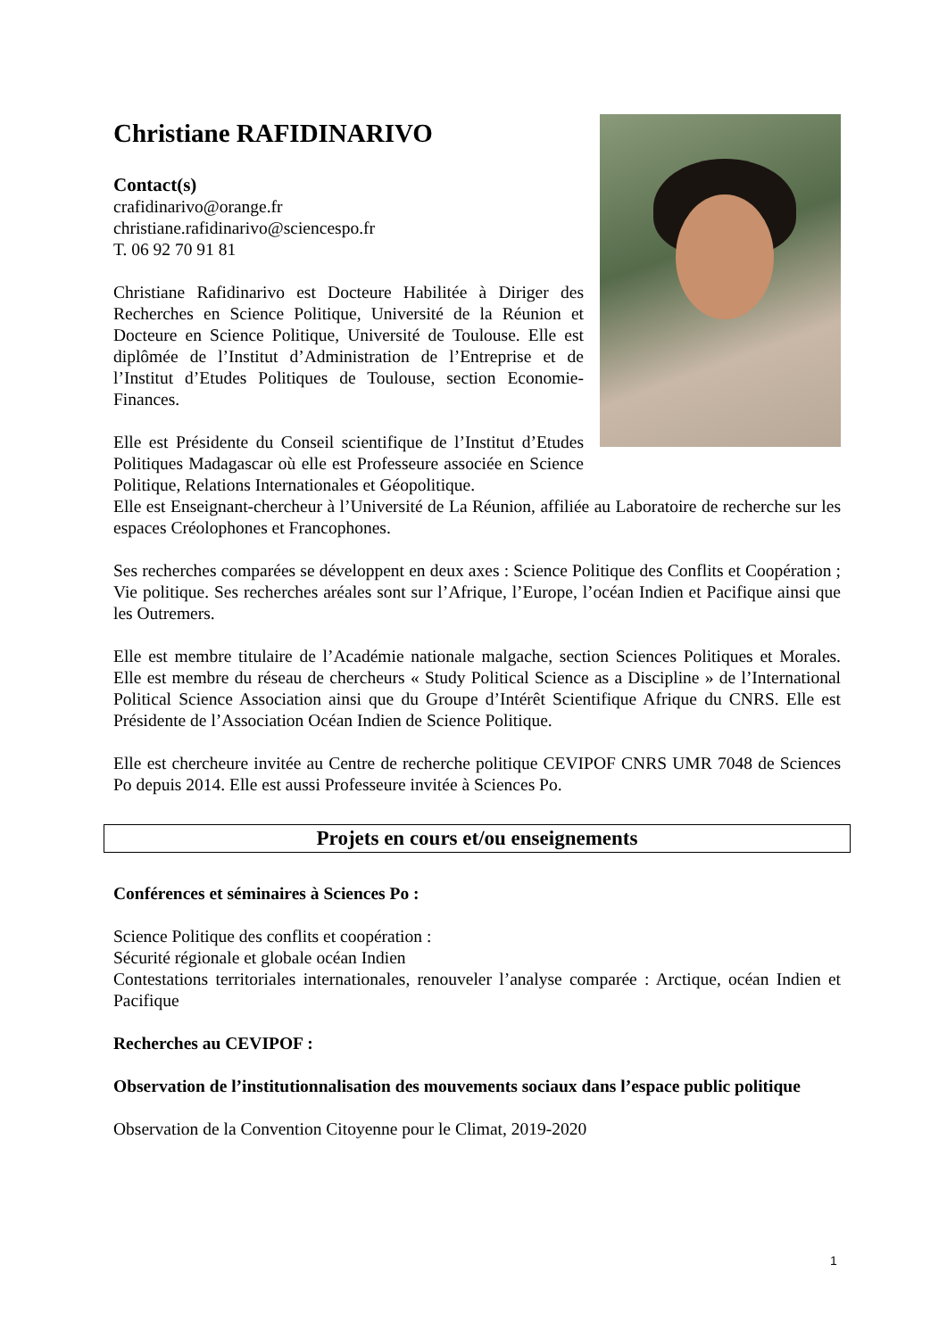Christiane RAFIDINARIVO
Contact(s)
crafidinarivo@orange.fr
christiane.rafidinarivo@sciencespo.fr
T. 06 92 70 91 81
Christiane Rafidinarivo est Docteure Habilitée à Diriger des Recherches en Science Politique, Université de la Réunion et Docteure en Science Politique, Université de Toulouse. Elle est diplômée de l’Institut d’Administration de l’Entreprise et de l’Institut d’Etudes Politiques de Toulouse, section Economie-Finances.
Elle est Présidente du Conseil scientifique de l’Institut d’Etudes Politiques Madagascar où elle est Professeure associée en Science Politique, Relations Internationales et Géopolitique.
Elle est Enseignant-chercheur à l’Université de La Réunion, affiliée au Laboratoire de recherche sur les espaces Créolophones et Francophones.
Ses recherches comparées se développent en deux axes : Science Politique des Conflits et Coopération ; Vie politique. Ses recherches aréales sont sur l’Afrique, l’Europe, l’océan Indien et Pacifique ainsi que les Outremers.
Elle est membre titulaire de l’Académie nationale malgache, section Sciences Politiques et Morales. Elle est membre du réseau de chercheurs « Study Political Science as a Discipline » de l’International Political Science Association ainsi que du Groupe d’Intérêt Scientifique Afrique du CNRS. Elle est Présidente de l’Association Océan Indien de Science Politique.
Elle est chercheure invitée au Centre de recherche politique CEVIPOF CNRS UMR 7048 de Sciences Po depuis 2014. Elle est aussi Professeure invitée à Sciences Po.
Projets en cours et/ou enseignements
Conférences et séminaires à Sciences Po :
Science Politique des conflits et coopération :
Sécurité régionale et globale océan Indien
Contestations territoriales internationales, renouveler l’analyse comparée : Arctique, océan Indien et Pacifique
Recherches au CEVIPOF :
Observation de l’institutionnalisation des mouvements sociaux dans l’espace public politique
Observation de la Convention Citoyenne pour le Climat, 2019-2020
1